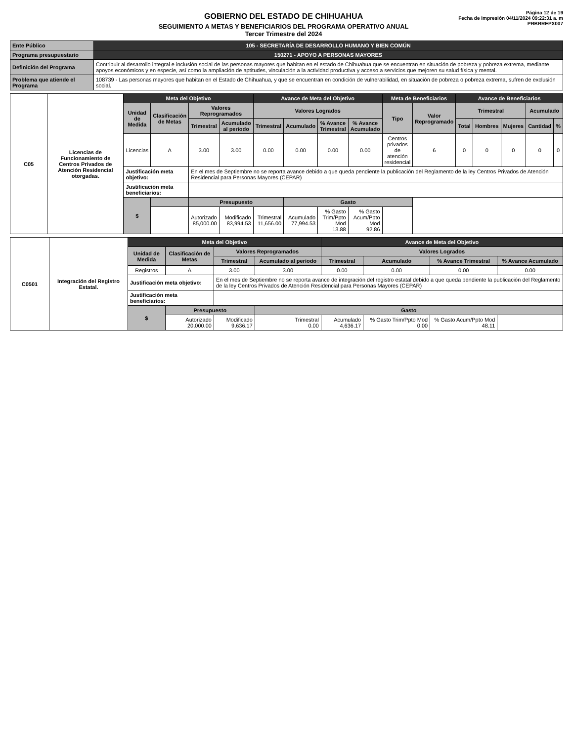GOBIERNO DEL ESTADO DE CHIHUAHUA
SEGUIMIENTO A METAS Y BENEFICIARIOS DEL PROGRAMA OPERATIVO ANUAL
Tercer Trimestre del 2024
Página 12 de 19
Fecha de Impresión 04/11/2024 09:22:31 a. m
PRBRREPX007
| Ente Público | 105 - SECRETARÍA DE DESARROLLO HUMANO Y BIEN COMÚN |
| Programa presupuestario | 150271 - APOYO A PERSONAS MAYORES |
| Definición del Programa | Contribuir al desarrollo integral e inclusión social de las personas mayores que habitan en el estado de Chihuahua que se encuentran en situación de pobreza y pobreza extrema, mediante apoyos económicos y en especie, así como la ampliación de aptitudes, vinculación a la actividad productiva y acceso a servicios que mejoren su salud física y mental. |
| Problema que atiende el Programa | 108739 - Las personas mayores que habitan en el Estado de Chihuahua, y que se encuentran en condición de vulnerabilidad, en situación de pobreza o pobreza extrema, sufren de exclusión social. |
| C05 | Licencias de Funcionamiento de Centros Privados de Atención Residencial otorgadas. | Meta del Objetivo | | | | Avance de Meta del Objetivo | | | | Meta de Beneficiarios | | Avance de Beneficiarios | | | | |
| | | Unidad de Medida | Clasificación de Metas | Valores Reprogramados | | Valores Logrados | | | | Tipo | Valor Reprogramado | Trimestral | | | Acumulado | |
| | | | | Trimestral | Acumulado al periodo | Trimestral | Acumulado | % Avance Trimestral | % Avance Acumulado | | | Total | Hombres | Mujeres | Cantidad | % |
| | | Licencias | A | 3.00 | 3.00 | 0.00 | 0.00 | 0.00 | 0.00 | Centros privados de atención residencial | 6 | 0 | 0 | 0 | 0 | 0 |
| | | Justificación meta objetivo: | | En el mes de Septiembre no se reporta avance debido a que queda pendiente la publicación del Reglamento de la ley Centros Privados de Atención Residencial para Personas Mayores (CEPAR) | | | | | | | | | | | | |
| | | Justificación meta beneficiarios: | | | | | | | | | | | | | | |
| | | $ | | Presupuesto | | | Gasto | | | | | | | | | |
| | | | | Autorizado 85,000.00 | Modificado 83,994.53 | Trimestral 11,656.00 | Acumulado 77,994.53 | % Gasto Trim/Ppto Mod 13.88 | % Gasto Acum/Ppto Mod 92.86 | | | | | | | |
| C0501 | Integración del Registro Estatal. | Meta del Objetivo | | | | Avance de Meta del Objetivo | | | |
| | | Unidad de Medida | Clasificación de Metas | Valores Reprogramados | | Valores Logrados | | | |
| | | | | Trimestral | Acumulado al periodo | Trimestral | Acumulado | % Avance Trimestral | % Avance Acumulado |
| | | Registros | A | 3.00 | 3.00 | 0.00 | 0.00 | 0.00 | 0.00 |
| | | Justificación meta objetivo: | | En el mes de Septiembre no se reporta avance de integración del registro estatal debido a que queda pendiente la publicación del Reglamento de la ley Centros Privados de Atención Residencial para Personas Mayores (CEPAR) | | | | | |
| | | Justificación meta beneficiarios: | | | | | | | |
| | | $ | Presupuesto | | Gasto | | | | |
| | | | Autorizado 20,000.00 | Modificado 9,636.17 | Trimestral 0.00 | Acumulado 4,636.17 | % Gasto Trim/Ppto Mod 0.00 | % Gasto Acum/Ppto Mod 48.11 | |